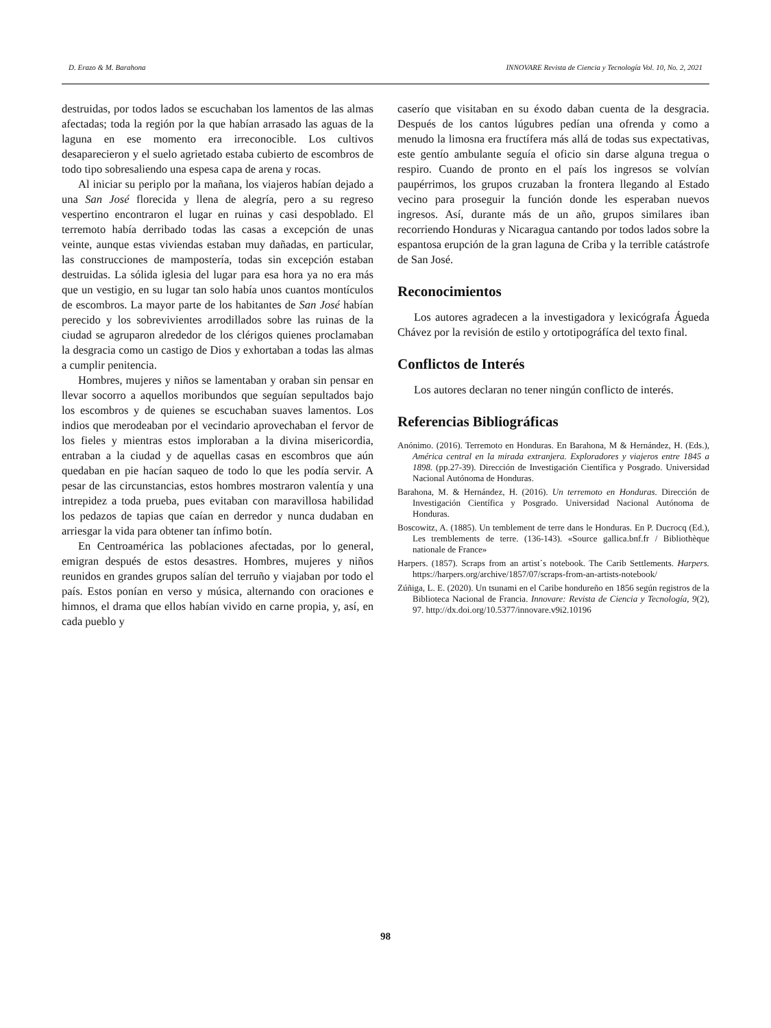D. Erazo & M. Barahona INNOVARE Revista de Ciencia y Tecnología Vol. 10, No. 2, 2021
destruidas, por todos lados se escuchaban los lamentos de las almas afectadas; toda la región por la que habían arrasado las aguas de la laguna en ese momento era irreconocible. Los cultivos desaparecieron y el suelo agrietado estaba cubierto de escombros de todo tipo sobresaliendo una espesa capa de arena y rocas.
Al iniciar su periplo por la mañana, los viajeros habían dejado a una San José florecida y llena de alegría, pero a su regreso vespertino encontraron el lugar en ruinas y casi despoblado. El terremoto había derribado todas las casas a excepción de unas veinte, aunque estas viviendas estaban muy dañadas, en particular, las construcciones de mampostería, todas sin excepción estaban destruidas. La sólida iglesia del lugar para esa hora ya no era más que un vestigio, en su lugar tan solo había unos cuantos montículos de escombros. La mayor parte de los habitantes de San José habían perecido y los sobrevivientes arrodillados sobre las ruinas de la ciudad se agruparon alrededor de los clérigos quienes proclamaban la desgracia como un castigo de Dios y exhortaban a todas las almas a cumplir penitencia.
Hombres, mujeres y niños se lamentaban y oraban sin pensar en llevar socorro a aquellos moribundos que seguían sepultados bajo los escombros y de quienes se escuchaban suaves lamentos. Los indios que merodeaban por el vecindario aprovechaban el fervor de los fieles y mientras estos imploraban a la divina misericordia, entraban a la ciudad y de aquellas casas en escombros que aún quedaban en pie hacían saqueo de todo lo que les podía servir. A pesar de las circunstancias, estos hombres mostraron valentía y una intrepidez a toda prueba, pues evitaban con maravillosa habilidad los pedazos de tapias que caían en derredor y nunca dudaban en arriesgar la vida para obtener tan ínfimo botín.
En Centroamérica las poblaciones afectadas, por lo general, emigran después de estos desastres. Hombres, mujeres y niños reunidos en grandes grupos salían del terruño y viajaban por todo el país. Estos ponían en verso y música, alternando con oraciones e himnos, el drama que ellos habían vivido en carne propia, y, así, en cada pueblo y
caserío que visitaban en su éxodo daban cuenta de la desgracia. Después de los cantos lúgubres pedían una ofrenda y como a menudo la limosna era fructífera más allá de todas sus expectativas, este gentío ambulante seguía el oficio sin darse alguna tregua o respiro. Cuando de pronto en el país los ingresos se volvían paupérrimos, los grupos cruzaban la frontera llegando al Estado vecino para proseguir la función donde les esperaban nuevos ingresos. Así, durante más de un año, grupos similares iban recorriendo Honduras y Nicaragua cantando por todos lados sobre la espantosa erupción de la gran laguna de Criba y la terrible catástrofe de San José.
Reconocimientos
Los autores agradecen a la investigadora y lexicógrafa Águeda Chávez por la revisión de estilo y ortotipográfíca del texto final.
Conflictos de Interés
Los autores declaran no tener ningún conflicto de interés.
Referencias Bibliográficas
Anónimo. (2016). Terremoto en Honduras. En Barahona, M & Hernández, H. (Eds.), América central en la mirada extranjera. Exploradores y viajeros entre 1845 a 1898. (pp.27-39). Dirección de Investigación Científica y Posgrado. Universidad Nacional Autónoma de Honduras.
Barahona, M. & Hernández, H. (2016). Un terremoto en Honduras. Dirección de Investigación Científica y Posgrado. Universidad Nacional Autónoma de Honduras.
Boscowitz, A. (1885). Un temblement de terre dans le Honduras. En P. Ducrocq (Ed.), Les tremblements de terre. (136-143). «Source gallica.bnf.fr / Bibliothèque nationale de France»
Harpers. (1857). Scraps from an artist´s notebook. The Carib Settlements. Harpers. https://harpers.org/archive/1857/07/scraps-from-an-artists-notebook/
Zúñiga, L. E. (2020). Un tsunami en el Caribe hondureño en 1856 según registros de la Biblioteca Nacional de Francia. Innovare: Revista de Ciencia y Tecnología, 9(2), 97. http://dx.doi.org/10.5377/innovare.v9i2.10196
98